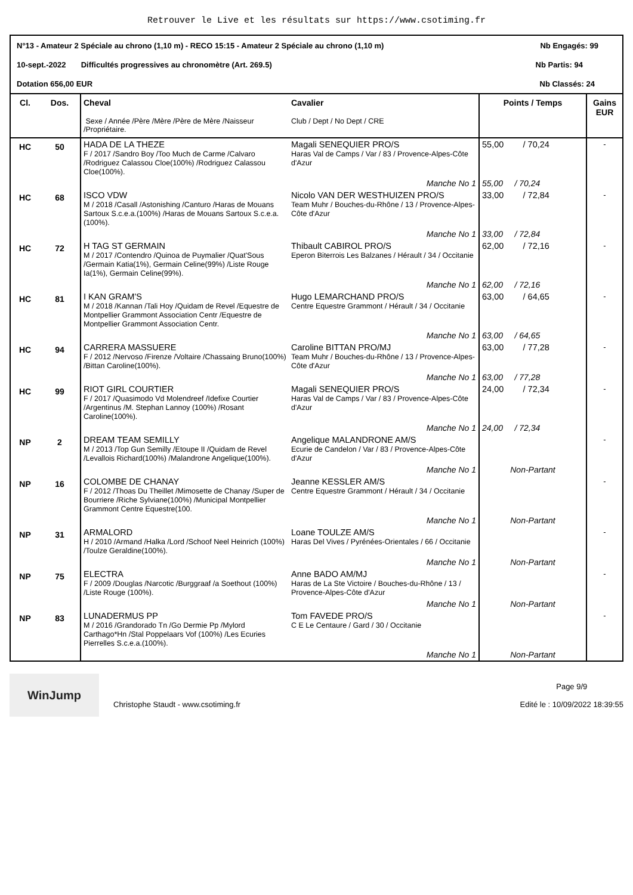Retrouver le Live et les résultats sur https://www.csotiming.fr
N°13 - Amateur 2 Spéciale au chrono (1,10 m) - RECO 15:15 - Amateur 2 Spéciale au chrono (1,10 m) Nb Engagés: 99
10-sept.-2022 Difficultés progressives au chronomètre (Art. 269.5) Nb Partis: 94
Dotation 656,00 EUR Nb Classés: 24
| Cl. | Dos. | Cheval Sexe / Année /Père /Mère /Père de Mère /Naisseur /Propriétaire. | Cavalier Club / Dept / No Dept / CRE | Points / Temps | Gains EUR |
| --- | --- | --- | --- | --- | --- |
| HC | 50 | HADA DE LA THEZE F / 2017 /Sandro Boy /Too Much de Carme /Calvaro /Rodriguez Calassou Cloe(100%) /Rodriguez Calassou Cloe(100%). | Magali SENEQUIER PRO/S Haras Val de Camps / Var / 83 / Provence-Alpes-Côte d'Azur | 55,00 / 70,24 | - |
| | | | Manche No 1 | 55,00 / 70,24 | |
| HC | 68 | ISCO VDW M / 2018 /Casall /Astonishing /Canturo /Haras de Mouans Sartoux S.c.e.a.(100%) /Haras de Mouans Sartoux S.c.e.a.(100%). | Nicolo VAN DER WESTHUIZEN PRO/S Team Muhr / Bouches-du-Rhône / 13 / Provence-Alpes-Côte d'Azur | 33,00 / 72,84 | - |
| | | | Manche No 1 | 33,00 / 72,84 | |
| HC | 72 | H TAG ST GERMAIN M / 2017 /Contendro /Quinoa de Puymalier /Quat'Sous /Germain Katia(1%), Germain Celine(99%) /Liste Rouge Ia(1%), Germain Celine(99%). | Thibault CABIROL PRO/S Eperon Biterrois Les Balzanes / Hérault / 34 / Occitanie | 62,00 / 72,16 | - |
| | | | Manche No 1 | 62,00 / 72,16 | |
| HC | 81 | I KAN GRAM'S M / 2018 /Kannan /Tali Hoy /Quidam de Revel /Equestre de Montpellier Grammont Association Centr /Equestre de Montpellier Grammont Association Centr. | Hugo LEMARCHAND PRO/S Centre Equestre Grammont / Hérault / 34 / Occitanie | 63,00 / 64,65 | - |
| | | | Manche No 1 | 63,00 / 64,65 | |
| HC | 94 | CARRERA MASSUERE F / 2012 /Nervoso /Firenze /Voltaire /Chassaing Bruno(100%) /Bittan Caroline(100%). | Caroline BITTAN PRO/MJ Team Muhr / Bouches-du-Rhône / 13 / Provence-Alpes-Côte d'Azur | 63,00 / 77,28 | - |
| | | | Manche No 1 | 63,00 / 77,28 | |
| HC | 99 | RIOT GIRL COURTIER F / 2017 /Quasimodo Vd Molendreef /Idefixe Courtier /Argentinus /M. Stephan Lannoy (100%) /Rosant Caroline(100%). | Magali SENEQUIER PRO/S Haras Val de Camps / Var / 83 / Provence-Alpes-Côte d'Azur | 24,00 / 72,34 | - |
| | | | Manche No 1 | 24,00 / 72,34 | |
| NP | 2 | DREAM TEAM SEMILLY M / 2013 /Top Gun Semilly /Etoupe II /Quidam de Revel /Levallois Richard(100%) /Malandrone Angelique(100%). | Angelique MALANDRONE AM/S Ecurie de Candelon / Var / 83 / Provence-Alpes-Côte d'Azur | | - |
| | | | Manche No 1 | Non-Partant | |
| NP | 16 | COLOMBE DE CHANAY F / 2012 /Thoas Du Theillet /Mimosette de Chanay /Super de Bourriere /Riche Sylviane(100%) /Municipal Montpellier Grammont Centre Equestre(100. | Jeanne KESSLER AM/S Centre Equestre Grammont / Hérault / 34 / Occitanie | | - |
| | | | Manche No 1 | Non-Partant | |
| NP | 31 | ARMALORD H / 2010 /Armand /Halka /Lord /Schoof Neel Heinrich (100%) /Toulze Geraldine(100%). | Loane TOULZE AM/S Haras Del Vives / Pyrénées-Orientales / 66 / Occitanie | | - |
| | | | Manche No 1 | Non-Partant | |
| NP | 75 | ELECTRA F / 2009 /Douglas /Narcotic /Burggraaf /a Soethout (100%) /Liste Rouge (100%). | Anne BADO AM/MJ Haras de La Ste Victoire / Bouches-du-Rhône / 13 / Provence-Alpes-Côte d'Azur | | - |
| | | | Manche No 1 | Non-Partant | |
| NP | 83 | LUNADERMUS PP M / 2016 /Grandorado Tn /Go Dermie Pp /Mylord Carthago*Hn /Stal Poppelaars Vof (100%) /Les Ecuries Pierrelles S.c.e.a.(100%). | Tom FAVEDE PRO/S C E Le Centaure / Gard / 30 / Occitanie | | - |
| | | | Manche No 1 | Non-Partant | |
WinJump
Christophe Staudt - www.csotiming.fr
Page 9/9
Edité le : 10/09/2022 18:39:55